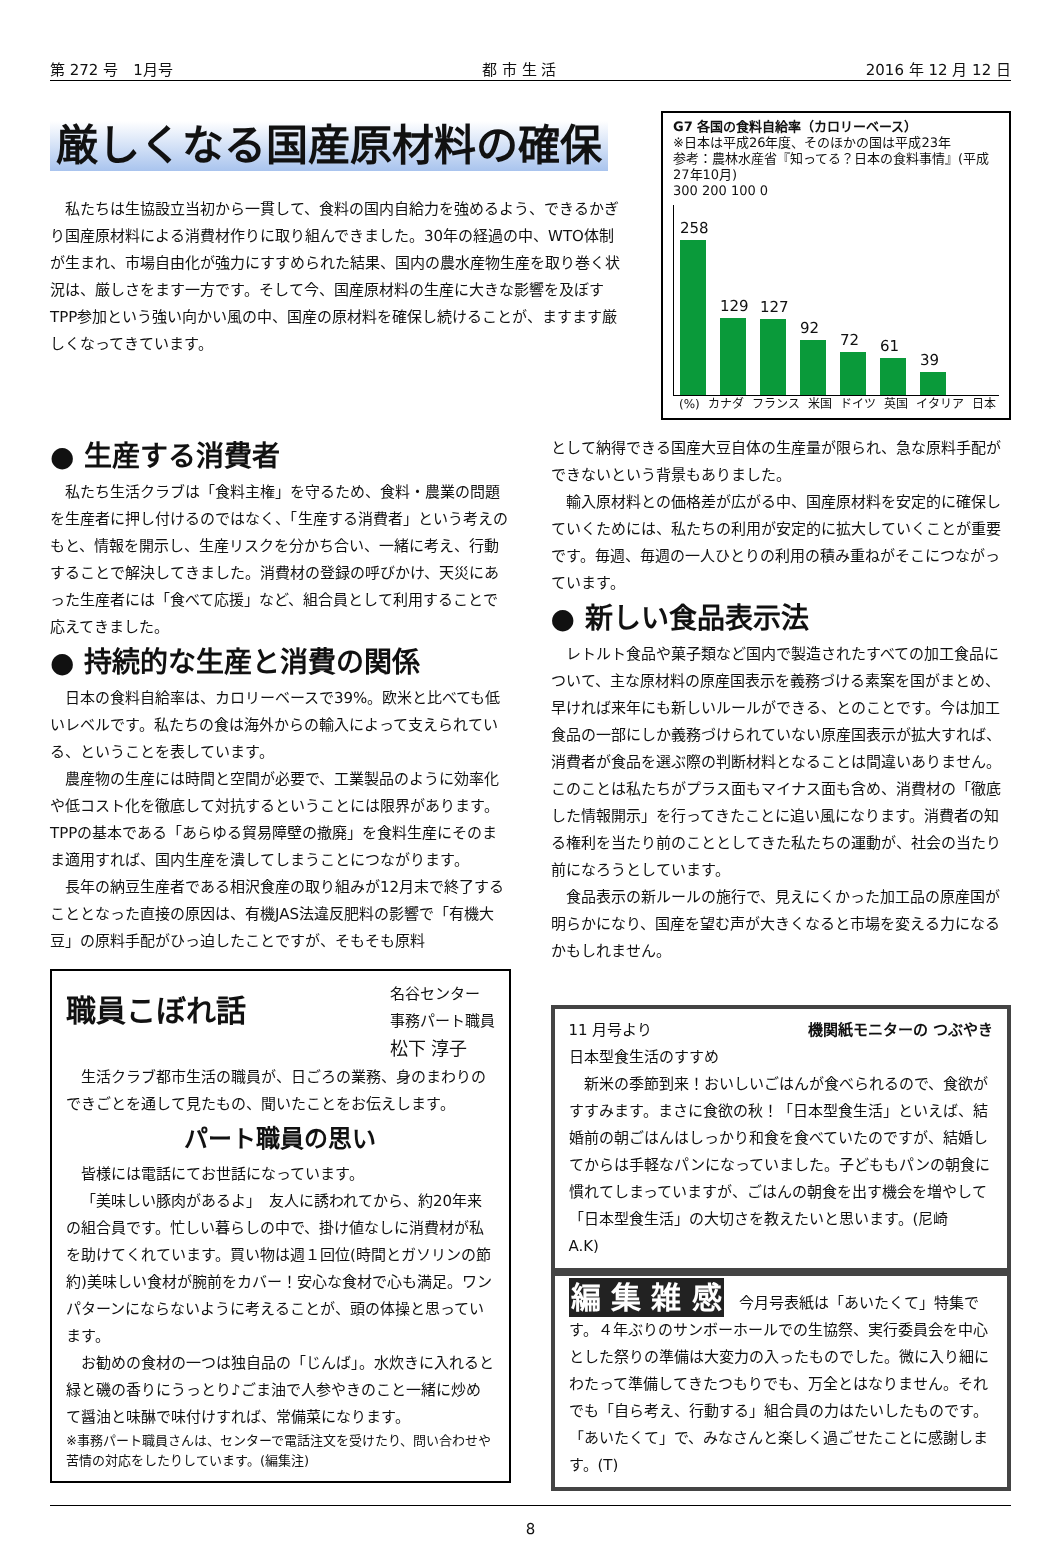第 272 号　1月号 都 市 生 活 2016 年 12 月 12 日
厳しくなる国産原材料の確保
私たちは生協設立当初から一貫して、食料の国内自給力を強めるよう、できるかぎり国産原材料による消費材作りに取り組んできました。30年の経過の中、WTO体制が生まれ、市場自由化が強力にすすめられた結果、国内の農水産物生産を取り巻く状況は、厳しさをます一方です。そして今、国産原材料の生産に大きな影響を及ぼすTPP参加という強い向かい風の中、国産の原材料を確保し続けることが、ますます厳しくなってきています。
G7 各国の食料自給率（カロリーベース）
※日本は平成26年度、そのほかの国は平成23年
参考：農林水産省『知ってる？日本の食料事情』(平成27年10月)
300 200 100 0
258
129
127
92
72
61
39
(%) カナダ フランス 米国 ドイツ 英国 イタリア 日本
● 生産する消費者
私たち生活クラブは「食料主権」を守るため、食料・農業の問題を生産者に押し付けるのではなく、「生産する消費者」という考えのもと、情報を開示し、生産リスクを分かち合い、一緒に考え、行動することで解決してきました。消費材の登録の呼びかけ、天災にあった生産者には「食べて応援」など、組合員として利用することで応えてきました。
● 持続的な生産と消費の関係
日本の食料自給率は、カロリーベースで39%。欧米と比べても低いレベルです。私たちの食は海外からの輸入によって支えられている、ということを表しています。
農産物の生産には時間と空間が必要で、工業製品のように効率化や低コスト化を徹底して対抗するということには限界があります。TPPの基本である「あらゆる貿易障壁の撤廃」を食料生産にそのまま適用すれば、国内生産を潰してしまうことにつながります。
長年の納豆生産者である相沢食産の取り組みが12月末で終了することとなった直接の原因は、有機JAS法違反肥料の影響で「有機大豆」の原料手配がひっ迫したことですが、そもそも原料
職員こぼれ話
名谷センター
事務パート職員
松下 淳子
生活クラブ都市生活の職員が、日ごろの業務、身のまわりのできごとを通して見たもの、聞いたことをお伝えします。
パート職員の思い
皆様には電話にてお世話になっています。
「美味しい豚肉があるよ」　友人に誘われてから、約20年来の組合員です。忙しい暮らしの中で、掛け値なしに消費材が私を助けてくれています。買い物は週１回位(時間とガソリンの節約)美味しい食材が腕前をカバー！安心な食材で心も満足。ワンパターンにならないように考えることが、頭の体操と思っています。
お勧めの食材の一つは独自品の「じんば」。水炊きに入れると緑と磯の香りにうっとり♪ごま油で人参やきのこと一緒に炒めて醤油と味醂で味付けすれば、常備菜になります。
※事務パート職員さんは、センターで電話注文を受けたり、問い合わせや苦情の対応をしたりしています。(編集注)
として納得できる国産大豆自体の生産量が限られ、急な原料手配ができないという背景もありました。
輸入原材料との価格差が広がる中、国産原材料を安定的に確保していくためには、私たちの利用が安定的に拡大していくことが重要です。毎週、毎週の一人ひとりの利用の積み重ねがそこにつながっています。
● 新しい食品表示法
レトルト食品や菓子類など国内で製造されたすべての加工食品について、主な原材料の原産国表示を義務づける素案を国がまとめ、早ければ来年にも新しいルールができる、とのことです。今は加工食品の一部にしか義務づけられていない原産国表示が拡大すれば、消費者が食品を選ぶ際の判断材料となることは間違いありません。このことは私たちがプラス面もマイナス面も含め、消費材の「徹底した情報開示」を行ってきたことに追い風になります。消費者の知る権利を当たり前のこととしてきた私たちの運動が、社会の当たり前になろうとしています。
食品表示の新ルールの施行で、見えにくかった加工品の原産国が明らかになり、国産を望む声が大きくなると市場を変える力になるかもしれません。
11 月号より
日本型食生活のすすめ
機関紙モニターの つぶやき
新米の季節到来！おいしいごはんが食べられるので、食欲がすすみます。まさに食欲の秋！「日本型食生活」といえば、結婚前の朝ごはんはしっかり和食を食べていたのですが、結婚してからは手軽なパンになっていました。子どももパンの朝食に慣れてしまっていますが、ごはんの朝食を出す機会を増やして「日本型食生活」の大切さを教えたいと思います。(尼崎　A.K)
編 集 雑 感　今月号表紙は「あいたくて」特集です。４年ぶりのサンボーホールでの生協祭、実行委員会を中心とした祭りの準備は大変力の入ったものでした。微に入り細にわたって準備してきたつもりでも、万全とはなりません。それでも「自ら考え、行動する」組合員の力はたいしたものです。「あいたくて」で、みなさんと楽しく過ごせたことに感謝します。(T)
8